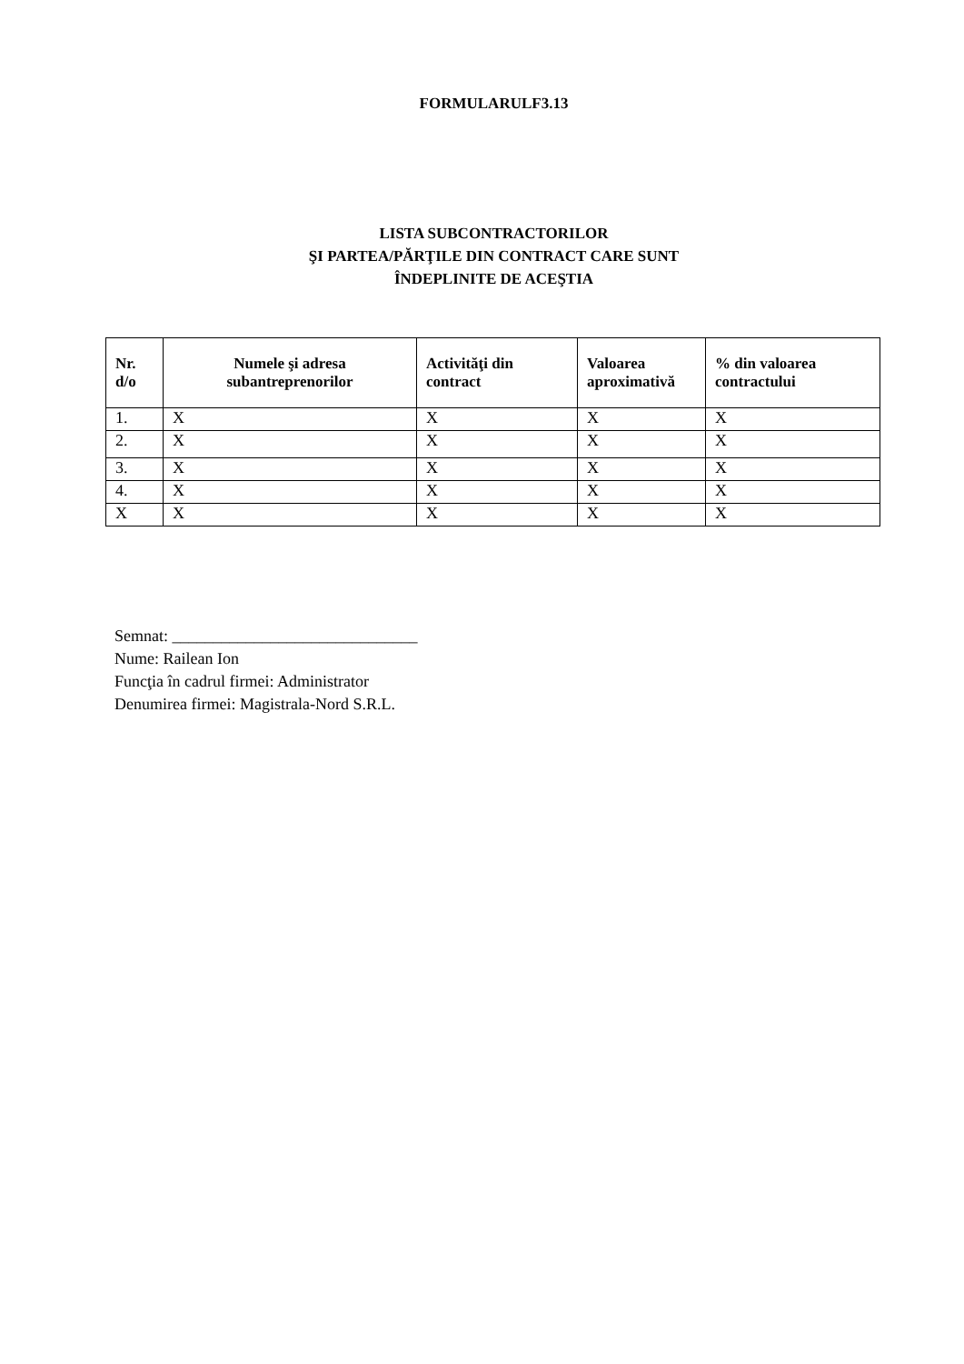FORMULARULF3.13
LISTA SUBCONTRACTORILOR
ŞI PARTEA/PĂRŢILE DIN CONTRACT CARE SUNT
ÎNDEPLINITE DE ACEŞTIA
| Nr. d/o | Numele şi adresa subantreprenorilor | Activităţi din contract | Valoarea aproximativă | % din valoarea contractului |
| --- | --- | --- | --- | --- |
| 1. | X | X | X | X |
| 2. | X | X | X | X |
| 3. | X | X | X | X |
| 4. | X | X | X | X |
| X | X | X | X | X |
Semnat: ______________________________
Nume: Railean Ion
Funcţia în cadrul firmei: Administrator
Denumirea firmei: Magistrala-Nord S.R.L.